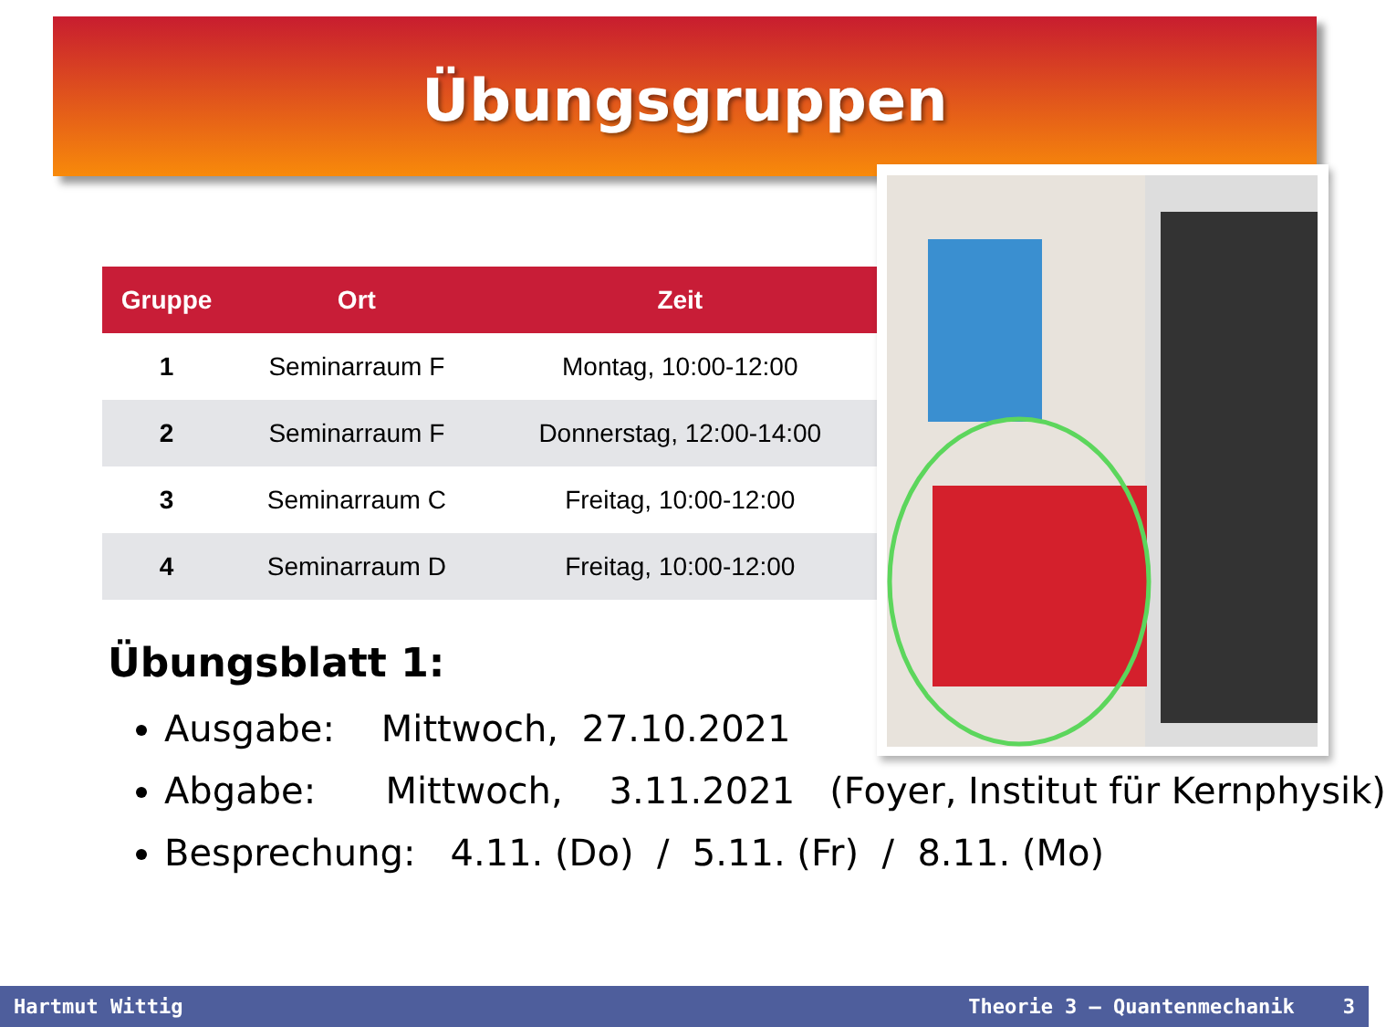Übungsgruppen
| Gruppe | Ort | Zeit |
| --- | --- | --- |
| 1 | Seminarraum F | Montag, 10:00-12:00 |
| 2 | Seminarraum F | Donnerstag, 12:00-14:00 |
| 3 | Seminarraum C | Freitag, 10:00-12:00 |
| 4 | Seminarraum D | Freitag, 10:00-12:00 |
Übungsblatt 1:
Ausgabe: Mittwoch, 27.10.2021
Abgabe: Mittwoch, 3.11.2021 (Foyer, Institut für Kernphysik)
Besprechung: 4.11. (Do) / 5.11. (Fr) / 8.11. (Mo)
Hartmut Wittig Theorie 3 – Quantenmechanik 3